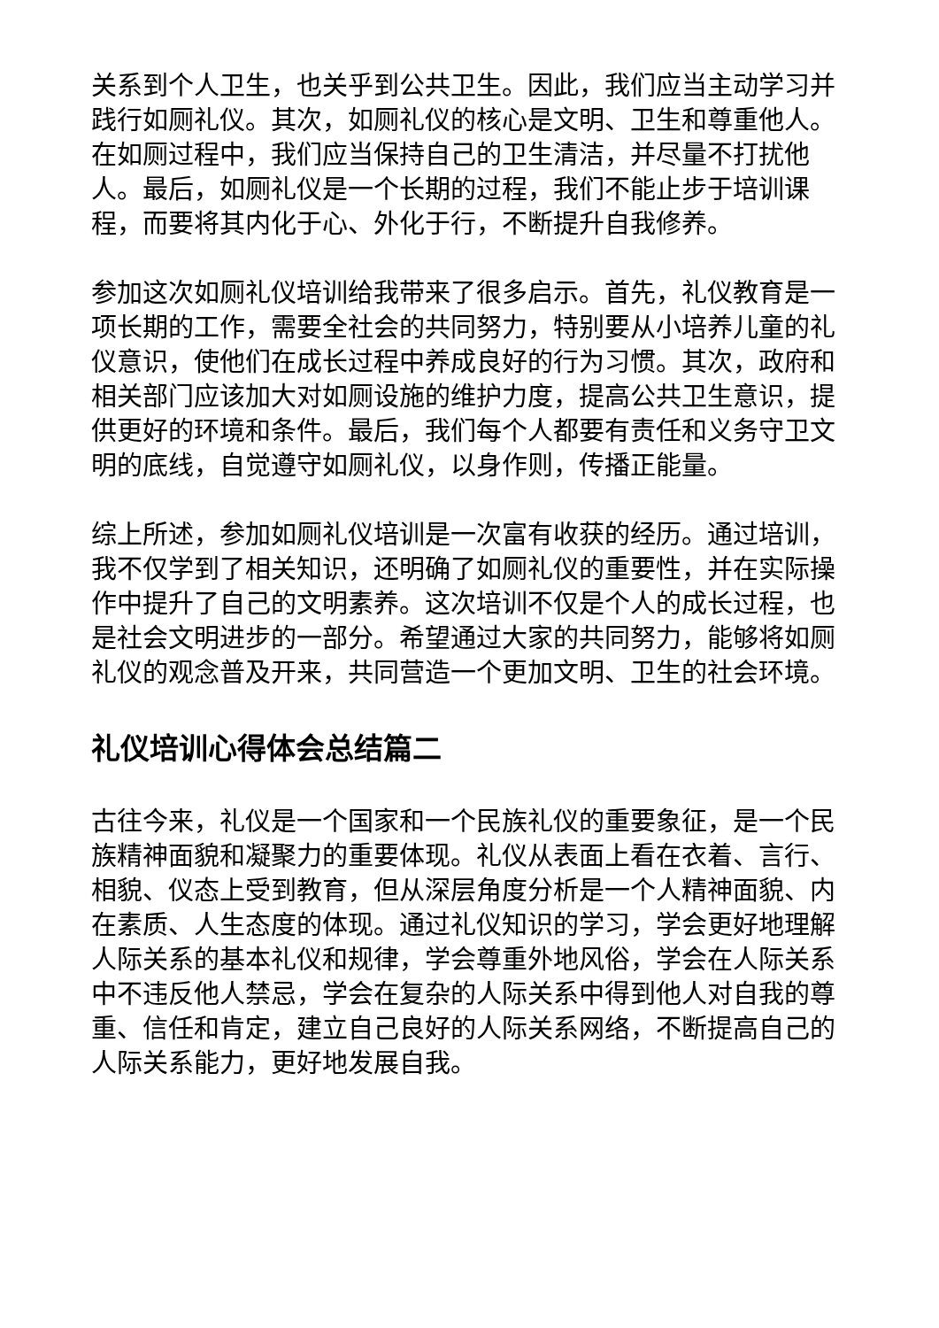关系到个人卫生，也关乎到公共卫生。因此，我们应当主动学习并践行如厕礼仪。其次，如厕礼仪的核心是文明、卫生和尊重他人。在如厕过程中，我们应当保持自己的卫生清洁，并尽量不打扰他人。最后，如厕礼仪是一个长期的过程，我们不能止步于培训课程，而要将其内化于心、外化于行，不断提升自我修养。
参加这次如厕礼仪培训给我带来了很多启示。首先，礼仪教育是一项长期的工作，需要全社会的共同努力，特别要从小培养儿童的礼仪意识，使他们在成长过程中养成良好的行为习惯。其次，政府和相关部门应该加大对如厕设施的维护力度，提高公共卫生意识，提供更好的环境和条件。最后，我们每个人都要有责任和义务守卫文明的底线，自觉遵守如厕礼仪，以身作则，传播正能量。
综上所述，参加如厕礼仪培训是一次富有收获的经历。通过培训，我不仅学到了相关知识，还明确了如厕礼仪的重要性，并在实际操作中提升了自己的文明素养。这次培训不仅是个人的成长过程，也是社会文明进步的一部分。希望通过大家的共同努力，能够将如厕礼仪的观念普及开来，共同营造一个更加文明、卫生的社会环境。
礼仪培训心得体会总结篇二
古往今来，礼仪是一个国家和一个民族礼仪的重要象征，是一个民族精神面貌和凝聚力的重要体现。礼仪从表面上看在衣着、言行、相貌、仪态上受到教育，但从深层角度分析是一个人精神面貌、内在素质、人生态度的体现。通过礼仪知识的学习，学会更好地理解人际关系的基本礼仪和规律，学会尊重外地风俗，学会在人际关系中不违反他人禁忌，学会在复杂的人际关系中得到他人对自我的尊重、信任和肯定，建立自己良好的人际关系网络，不断提高自己的人际关系能力，更好地发展自我。